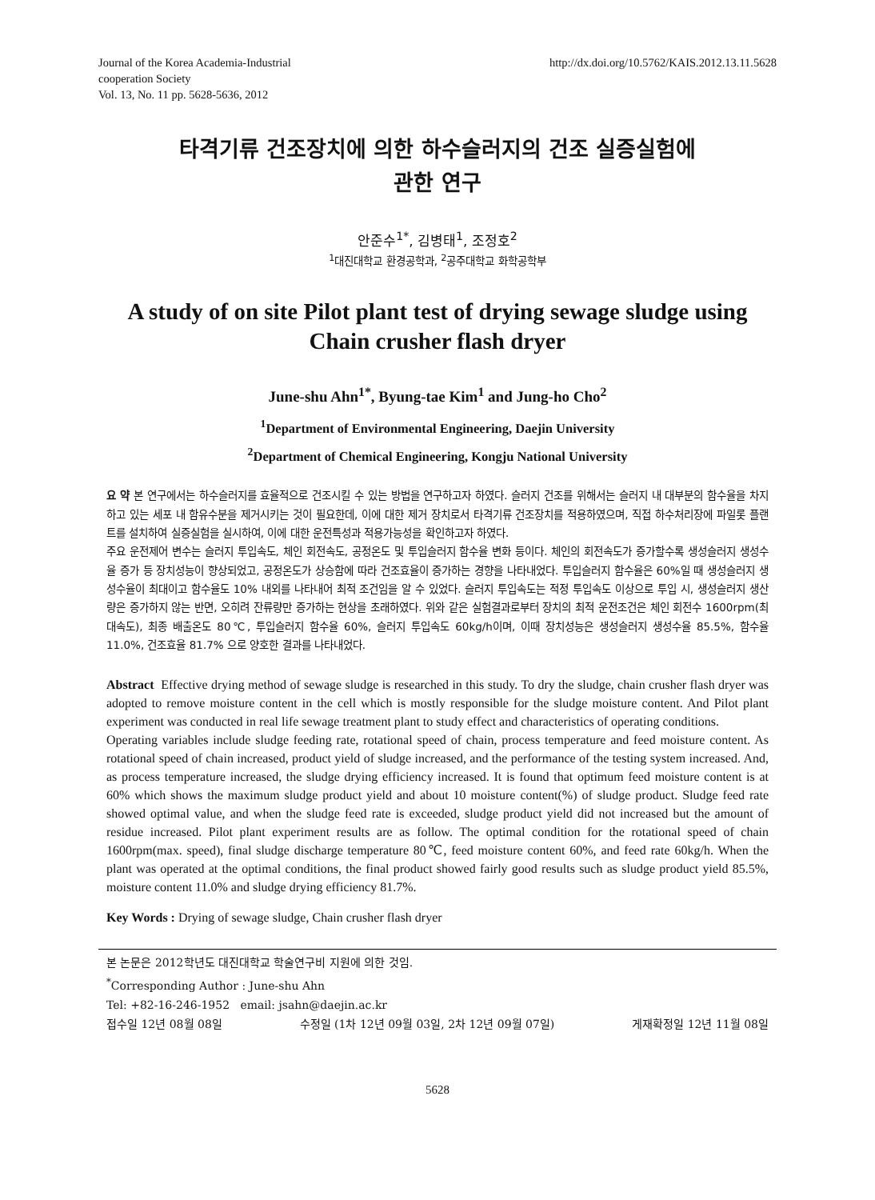Journal of the Korea Academia-Industrial
cooperation Society
Vol. 13, No. 11 pp. 5628-5636, 2012
http://dx.doi.org/10.5762/KAIS.2012.13.11.5628
타격기류 건조장치에 의한 하수슬러지의 건조 실증실험에
관한 연구
안준수<sup>1*</sup>, 김병태<sup>1</sup>, 조정호<sup>2</sup>
<sup>1</sup> 대진대학교 환경공학과, <sup>2</sup>공주대학교 화학공학부
A study of on site Pilot plant test of drying sewage sludge using
Chain crusher flash dryer
June-shu Ahn<sup>1*</sup>, Byung-tae Kim<sup>1</sup> and Jung-ho Cho<sup>2</sup>
<sup>1</sup> Department of Environmental Engineering, Daejin University
<sup>2</sup> Department of Chemical Engineering, Kongju National University
요 약 본 연구에서는 하수슬러지를 효율적으로 건조시킬 수 있는 방법을 연구하고자 하였다. 슬러지 건조를 위해서는 슬러지 내 대부분의 함수율을 차지하고 있는 세포 내 함유수분을 제거시키는 것이 필요한데, 이에 대한 제거 장치로서 타격기류 건조장치를 적용하였으며, 직접 하수처리장에 파일롯 플랜트를 설치하여 실증실험을 실시하여, 이에 대한 운전특성과 적용가능성을 확인하고자 하였다.
주요 운전제어 변수는 슬러지 투입속도, 체인 회전속도, 공정온도 및 투입슬러지 함수율 변화 등이다. 체인의 회전속도가 증가할수록 생성슬러지 생성수율 증가 등 장치성능이 향상되었고, 공정온도가 상승함에 따라 건조효율이 증가하는 경향을 나타내었다. 투입슬러지 함수율은 60%일 때 생성슬러지 생성수율이 최대이고 함수율도 10% 내외를 나타내어 최적 조건임을 알 수 있었다. 슬러지 투입속도는 적정 투입속도 이상으로 투입 시, 생성슬러지 생산량은 증가하지 않는 반면, 오히려 잔류량만 증가하는 현상을 초래하였다. 위와 같은 실험결과로부터 장치의 최적 운전조건은 체인 회전수 1600rpm(최대속도), 최종 배출온도 80℃, 투입슬러지 함수율 60%, 슬러지 투입속도 60kg/h이며, 이때 장치성능은 생성슬러지 생성수율 85.5%, 함수율 11.0%, 건조효율 81.7% 으로 양호한 결과를 나타내었다.
Abstract Effective drying method of sewage sludge is researched in this study. To dry the sludge, chain crusher flash dryer was adopted to remove moisture content in the cell which is mostly responsible for the sludge moisture content. And Pilot plant experiment was conducted in real life sewage treatment plant to study effect and characteristics of operating conditions.
Operating variables include sludge feeding rate, rotational speed of chain, process temperature and feed moisture content. As rotational speed of chain increased, product yield of sludge increased, and the performance of the testing system increased. And, as process temperature increased, the sludge drying efficiency increased. It is found that optimum feed moisture content is at 60% which shows the maximum sludge product yield and about 10 moisture content(%) of sludge product. Sludge feed rate showed optimal value, and when the sludge feed rate is exceeded, sludge product yield did not increased but the amount of residue increased. Pilot plant experiment results are as follow. The optimal condition for the rotational speed of chain 1600rpm(max. speed), final sludge discharge temperature 80℃, feed moisture content 60%, and feed rate 60kg/h. When the plant was operated at the optimal conditions, the final product showed fairly good results such as sludge product yield 85.5%, moisture content 11.0% and sludge drying efficiency 81.7%.
Key Words : Drying of sewage sludge, Chain crusher flash dryer
본 논문은 2012학년도 대진대학교 학술연구비 지원에 의한 것임.
<sup>*</sup> Corresponding Author : June-shu Ahn
Tel: +82-16-246-1952 email: jsahn@daejin.ac.kr
접수일 12년 08월 08일 수정일 (1차 12년 09월 03일, 2차 12년 09월 07일) 게재확정일 12년 11월 08일
5628